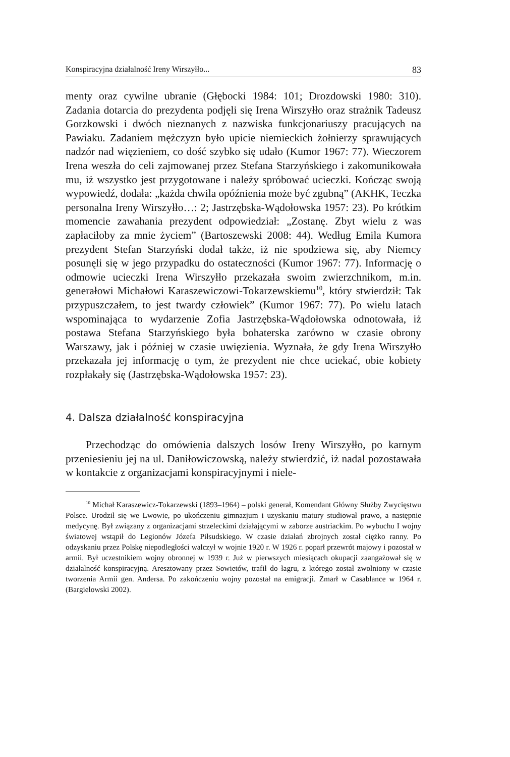Konspiracyjna działalność Ireny Wirszyłło... 83
menty oraz cywilne ubranie (Głębocki 1984: 101; Drozdowski 1980: 310). Zadania dotarcia do prezydenta podjęli się Irena Wirszyłło oraz strażnik Tadeusz Gorzkowski i dwóch nieznanych z nazwiska funkcjonariuszy pracujących na Pawiaku. Zadaniem mężczyzn było upicie niemieckich żołnierzy sprawujących nadzór nad więzieniem, co dość szybko się udało (Kumor 1967: 77). Wieczorem Irena weszła do celi zajmowanej przez Stefana Starzyńskiego i zakomunikowała mu, iż wszystko jest przygotowane i należy spróbować ucieczki. Kończąc swoją wypowiedź, dodała: „każda chwila opóźnienia może być zgubną” (AKHK, Teczka personalna Ireny Wirszyłło…: 2; Jastrzębska-Wądołowska 1957: 23). Po krótkim momencie zawahania prezydent odpowiedział: „Zostanę. Zbyt wielu z was zapłaciłoby za mnie życiem” (Bartoszewski 2008: 44). Według Emila Kumora prezydent Stefan Starzyński dodał także, iż nie spodziewa się, aby Niemcy posunęli się w jego przypadku do ostateczności (Kumor 1967: 77). Informację o odmowie ucieczki Irena Wirszyłło przekazała swoim zwierzchnikom, m.in. generałowi Michałowi Karaszewiczowi-Tokarzewskiemu<sup>10</sup>, który stwierdził: Tak przypuszczałem, to jest twardy człowiek” (Kumor 1967: 77). Po wielu latach wspominająca to wydarzenie Zofia Jastrzębska-Wądołowska odnotowała, iż postawa Stefana Starzyńskiego była bohaterska zarówno w czasie obrony Warszawy, jak i później w czasie uwięzienia. Wyznała, że gdy Irena Wirszyłło przekazała jej informację o tym, że prezydent nie chce uciekać, obie kobiety rozpłakały się (Jastrzębska-Wądołowska 1957: 23).
4. Dalsza działalność konspiracyjna
Przechodząc do omówienia dalszych losów Ireny Wirszyłło, po karnym przeniesieniu jej na ul. Daniłowiczowską, należy stwierdzić, iż nadal pozostawała w kontakcie z organizacjami konspiracyjnymi i niele-
<sup>10</sup> Michał Karaszewicz-Tokarzewski (1893–1964) – polski generał, Komendant Główny Służby Zwycięstwu Polsce. Urodził się we Lwowie, po ukończeniu gimnazjum i uzyskaniu matury studiował prawo, a następnie medycynę. Był związany z organizacjami strzeleckimi działającymi w zaborze austriackim. Po wybuchu I wojny światowej wstąpił do Legionów Józefa Piłsudskiego. W czasie działań zbrojnych został ciężko ranny. Po odzyskaniu przez Polskę niepodległości walczył w wojnie 1920 r. W 1926 r. poparł przewrót majowy i pozostał w armii. Był uczestnikiem wojny obronnej w 1939 r. Już w pierwszych miesiącach okupacji zaangażował się w działalność konspiracyjną. Aresztowany przez Sowietów, trafił do łagru, z którego został zwolniony w czasie tworzenia Armii gen. Andersa. Po zakończeniu wojny pozostał na emigracji. Zmarł w Casablance w 1964 r. (Bargielowski 2002).